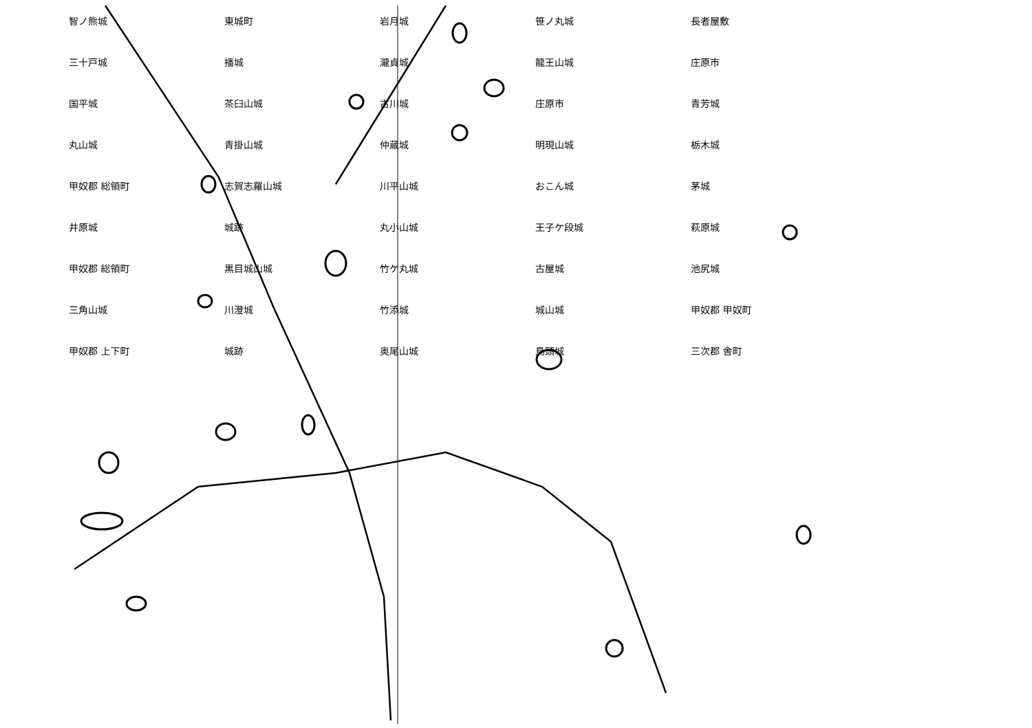智ノ熊城 東城町 岩月城 笹ノ丸城 長者屋敷 三十戸城 播城 瀧貞城 龍王山城 庄原市 国平城 茶臼山城 古川城 庄原市 青芳城 丸山城 青掛山城 仲蔵城 明現山城 栃木城 甲奴郡 総領町 志賀志羅山城 川平山城 おこん城 茅城 井原城 城跡 丸小山城 王子ケ段城 萩原城 甲奴郡 総領町 黒目城山城 竹ケ丸城 古屋城 池尻城 三角山城 川澄城 竹添城 城山城 甲奴郡 甲奴町 甲奴郡 上下町 城跡 奥尾山城 鳥頭城 三次郡 舎町